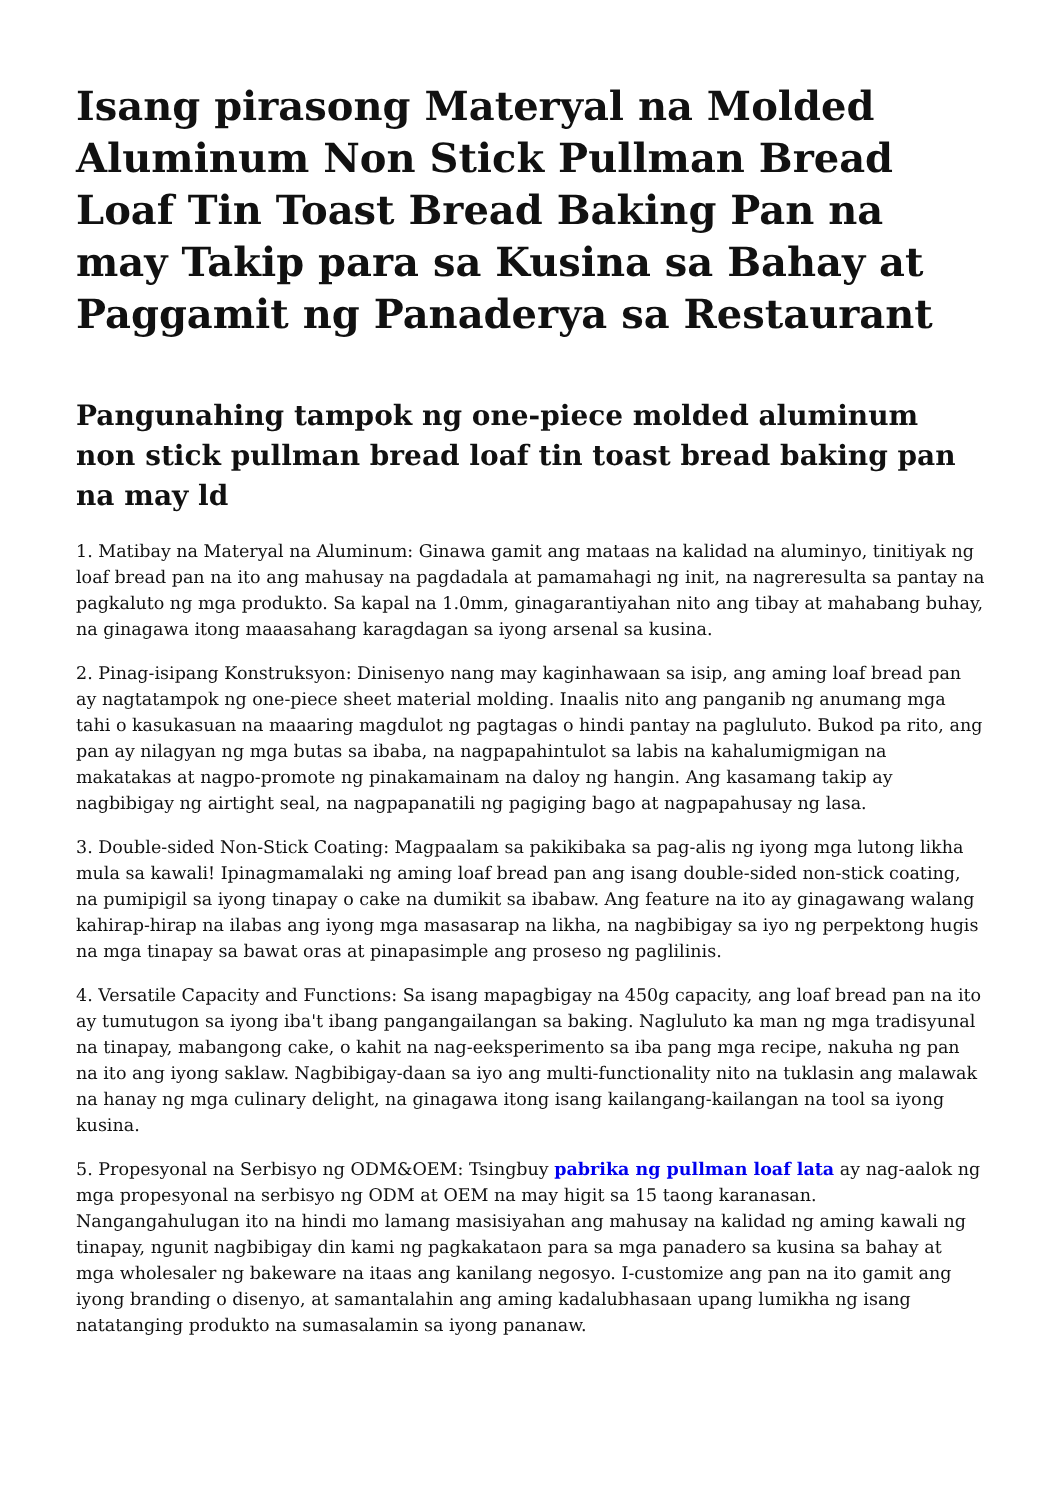Isang pirasong Materyal na Molded Aluminum Non Stick Pullman Bread Loaf Tin Toast Bread Baking Pan na may Takip para sa Kusina sa Bahay at Paggamit ng Panaderya sa Restaurant
Pangunahing tampok ng one-piece molded aluminum non stick pullman bread loaf tin toast bread baking pan na may ld
1. Matibay na Materyal na Aluminum: Ginawa gamit ang mataas na kalidad na aluminyo, tinitiyak ng loaf bread pan na ito ang mahusay na pagdadala at pamamahagi ng init, na nagreresulta sa pantay na pagkaluto ng mga produkto. Sa kapal na 1.0mm, ginagarantiyahan nito ang tibay at mahabang buhay, na ginagawa itong maaasahang karagdagan sa iyong arsenal sa kusina.
2. Pinag-isipang Konstruksyon: Dinisenyo nang may kaginhawaan sa isip, ang aming loaf bread pan ay nagtatampok ng one-piece sheet material molding. Inaalis nito ang panganib ng anumang mga tahi o kasukasuan na maaaring magdulot ng pagtagas o hindi pantay na pagluluto. Bukod pa rito, ang pan ay nilagyan ng mga butas sa ibaba, na nagpapahintulot sa labis na kahalumigmigan na makatakas at nagpo-promote ng pinakamainam na daloy ng hangin. Ang kasamang takip ay nagbibigay ng airtight seal, na nagpapanatili ng pagiging bago at nagpapahusay ng lasa.
3. Double-sided Non-Stick Coating: Magpaalam sa pakikibaka sa pag-alis ng iyong mga lutong likha mula sa kawali! Ipinagmamalaki ng aming loaf bread pan ang isang double-sided non-stick coating, na pumipigil sa iyong tinapay o cake na dumikit sa ibabaw. Ang feature na ito ay ginagawang walang kahirap-hirap na ilabas ang iyong mga masasarap na likha, na nagbibigay sa iyo ng perpektong hugis na mga tinapay sa bawat oras at pinapasimple ang proseso ng paglilinis.
4. Versatile Capacity and Functions: Sa isang mapagbigay na 450g capacity, ang loaf bread pan na ito ay tumutugon sa iyong iba't ibang pangangailangan sa baking. Nagluluto ka man ng mga tradisyunal na tinapay, mabangong cake, o kahit na nag-eeksperimento sa iba pang mga recipe, nakuha ng pan na ito ang iyong saklaw. Nagbibigay-daan sa iyo ang multi-functionality nito na tuklasin ang malawak na hanay ng mga culinary delight, na ginagawa itong isang kailangang-kailangan na tool sa iyong kusina.
5. Propesyonal na Serbisyo ng ODM&OEM: Tsingbuy pabrika ng pullman loaf lata ay nag-aalok ng mga propesyonal na serbisyo ng ODM at OEM na may higit sa 15 taong karanasan. Nangangahulugan ito na hindi mo lamang masisiyahan ang mahusay na kalidad ng aming kawali ng tinapay, ngunit nagbibigay din kami ng pagkakataon para sa mga panadero sa kusina sa bahay at mga wholesaler ng bakeware na itaas ang kanilang negosyo. I-customize ang pan na ito gamit ang iyong branding o disenyo, at samantalahin ang aming kadalubhasaan upang lumikha ng isang natatanging produkto na sumasalamin sa iyong pananaw.